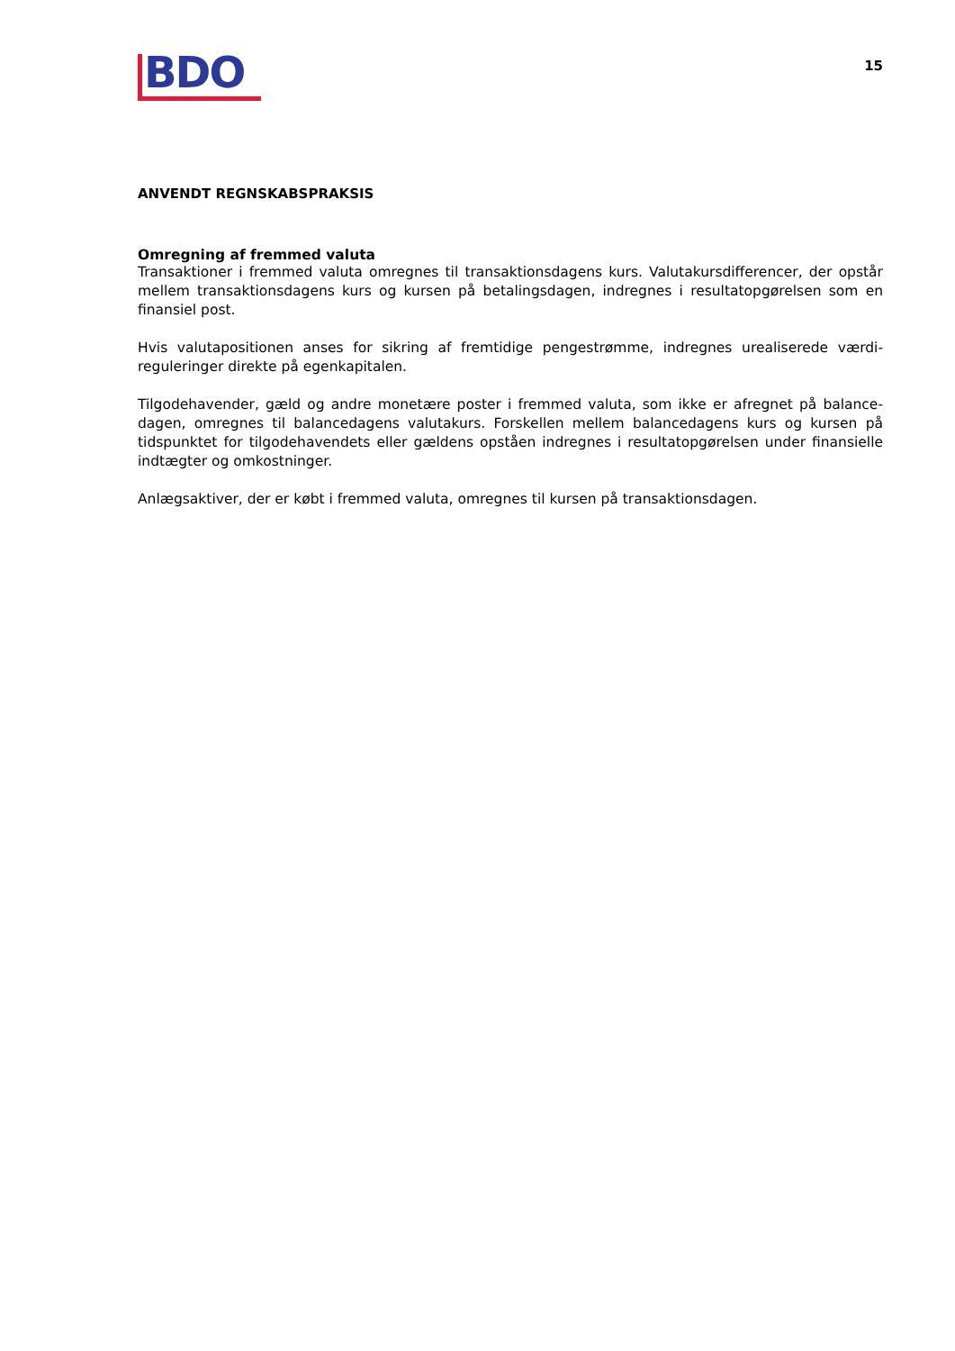BDO
15
ANVENDT REGNSKABSPRAKSIS
Omregning af fremmed valuta
Transaktioner i fremmed valuta omregnes til transaktionsdagens kurs. Valutakursdifferencer, der opstår mellem transaktionsdagens kurs og kursen på betalingsdagen, indregnes i resultatopgørelsen som en finansiel post.
Hvis valutapositionen anses for sikring af fremtidige pengestrømme, indregnes urealiserede værdi­reguleringer direkte på egenkapitalen.
Tilgodehavender, gæld og andre monetære poster i fremmed valuta, som ikke er afregnet på balance­dagen, omregnes til balancedagens valutakurs. Forskellen mellem balancedagens kurs og kursen på tidspunktet for tilgodehavendets eller gældens opståen indregnes i resultatopgørelsen under finansielle indtægter og omkostninger.
Anlægsaktiver, der er købt i fremmed valuta, omregnes til kursen på transaktionsdagen.